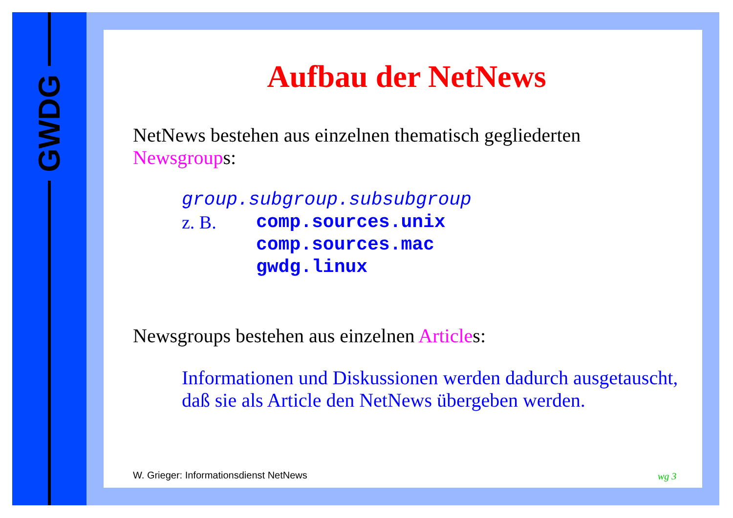GWDG
Aufbau der NetNews
NetNews bestehen aus einzelnen thematisch gegliederten Newsgroups:
group.subgroup.subsubgroup
z. B. comp.sources.unix
comp.sources.mac
gwdg.linux
Newsgroups bestehen aus einzelnen Articles:
Informationen und Diskussionen werden dadurch ausgetauscht, daß sie als Article den NetNews übergeben werden.
W. Grieger: Informationsdienst NetNews
wg 3